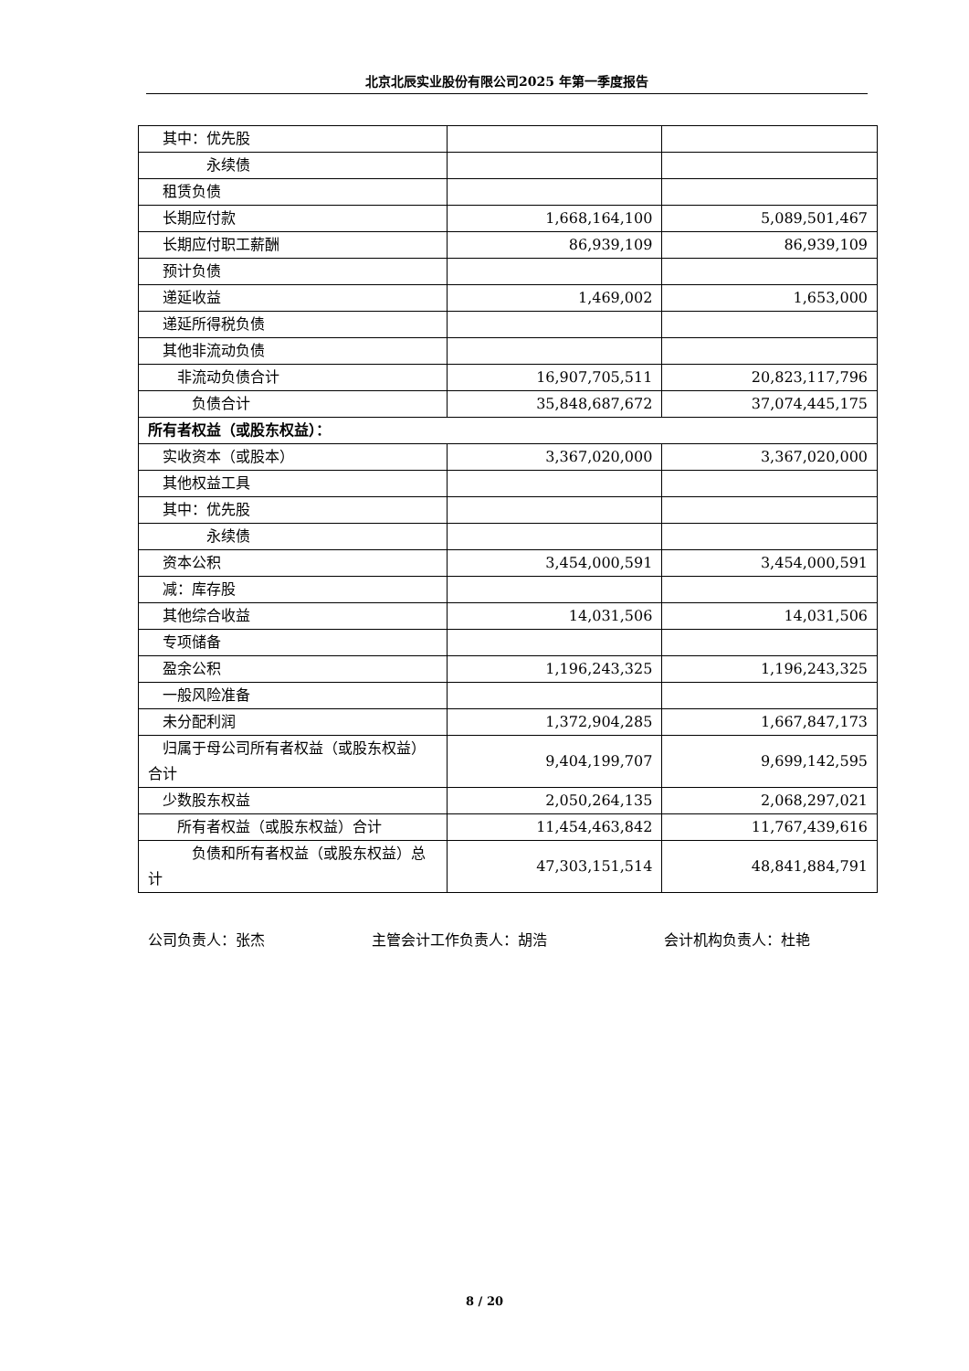北京北辰实业股份有限公司2025 年第一季度报告
| 其中：优先股 | | |
| 永续债 | | |
| 租赁负债 | | |
| 长期应付款 | 1,668,164,100 | 5,089,501,467 |
| 长期应付职工薪酬 | 86,939,109 | 86,939,109 |
| 预计负债 | | |
| 递延收益 | 1,469,002 | 1,653,000 |
| 递延所得税负债 | | |
| 其他非流动负债 | | |
| 非流动负债合计 | 16,907,705,511 | 20,823,117,796 |
| 负债合计 | 35,848,687,672 | 37,074,445,175 |
| 所有者权益（或股东权益）： | | |
| 实收资本（或股本） | 3,367,020,000 | 3,367,020,000 |
| 其他权益工具 | | |
| 其中：优先股 | | |
| 永续债 | | |
| 资本公积 | 3,454,000,591 | 3,454,000,591 |
| 减：库存股 | | |
| 其他综合收益 | 14,031,506 | 14,031,506 |
| 专项储备 | | |
| 盈余公积 | 1,196,243,325 | 1,196,243,325 |
| 一般风险准备 | | |
| 未分配利润 | 1,372,904,285 | 1,667,847,173 |
| 归属于母公司所有者权益（或股东权益）合计 | 9,404,199,707 | 9,699,142,595 |
| 少数股东权益 | 2,050,264,135 | 2,068,297,021 |
| 所有者权益（或股东权益）合计 | 11,454,463,842 | 11,767,439,616 |
| 负债和所有者权益（或股东权益）总计 | 47,303,151,514 | 48,841,884,791 |
公司负责人：张杰 主管会计工作负责人：胡浩 会计机构负责人：杜艳
8 / 20